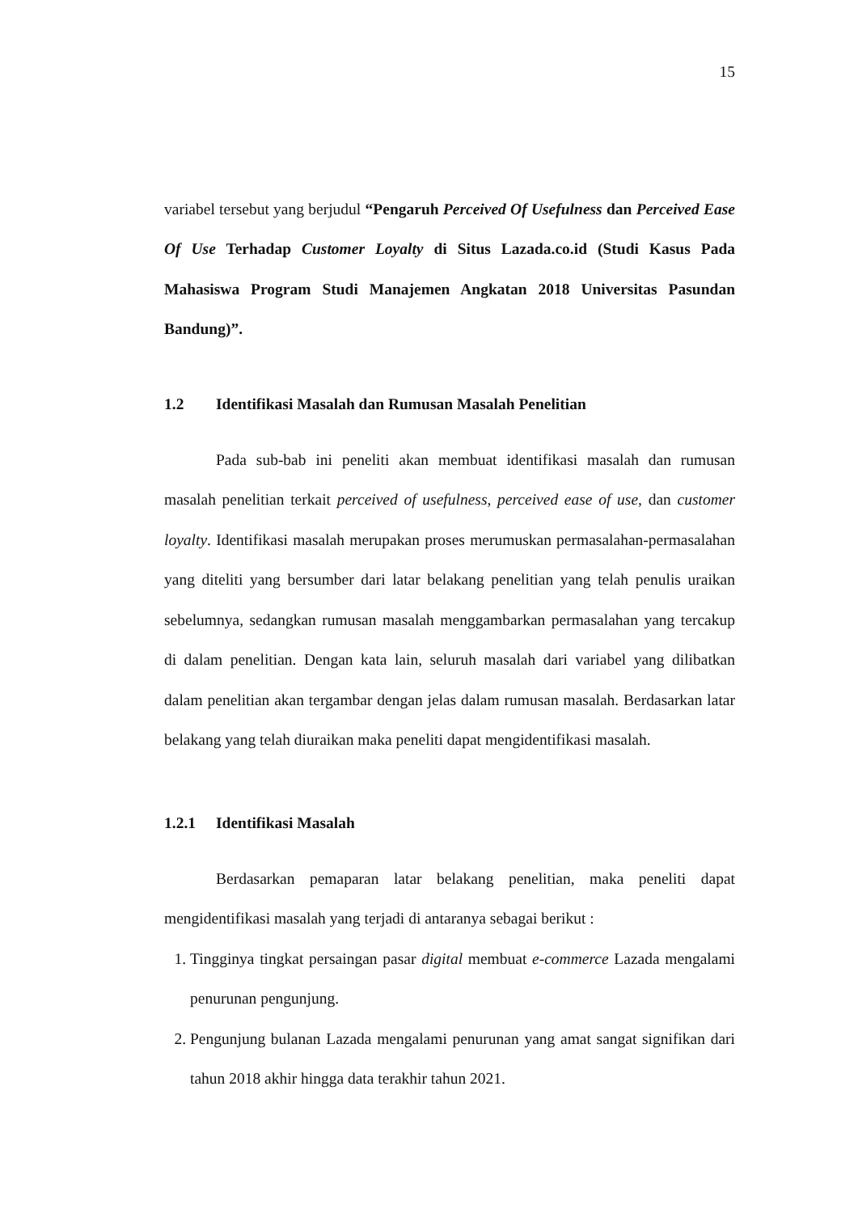15
variabel tersebut yang berjudul “Pengaruh Perceived Of Usefulness dan Perceived Ease Of Use Terhadap Customer Loyalty di Situs Lazada.co.id (Studi Kasus Pada Mahasiswa Program Studi Manajemen Angkatan 2018 Universitas Pasundan Bandung)”.
1.2 Identifikasi Masalah dan Rumusan Masalah Penelitian
Pada sub-bab ini peneliti akan membuat identifikasi masalah dan rumusan masalah penelitian terkait perceived of usefulness, perceived ease of use, dan customer loyalty. Identifikasi masalah merupakan proses merumuskan permasalahan-permasalahan yang diteliti yang bersumber dari latar belakang penelitian yang telah penulis uraikan sebelumnya, sedangkan rumusan masalah menggambarkan permasalahan yang tercakup di dalam penelitian. Dengan kata lain, seluruh masalah dari variabel yang dilibatkan dalam penelitian akan tergambar dengan jelas dalam rumusan masalah. Berdasarkan latar belakang yang telah diuraikan maka peneliti dapat mengidentifikasi masalah.
1.2.1 Identifikasi Masalah
Berdasarkan pemaparan latar belakang penelitian, maka peneliti dapat mengidentifikasi masalah yang terjadi di antaranya sebagai berikut :
1. Tingginya tingkat persaingan pasar digital membuat e-commerce Lazada mengalami penurunan pengunjung.
2. Pengunjung bulanan Lazada mengalami penurunan yang amat sangat signifikan dari tahun 2018 akhir hingga data terakhir tahun 2021.